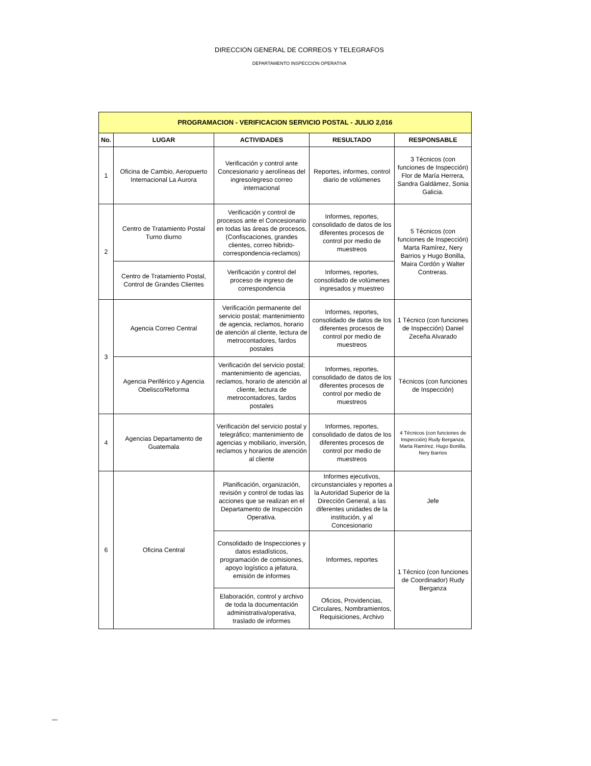DIRECCION GENERAL DE CORREOS Y TELEGRAFOS
DEPARTAMENTO INSPECCION OPERATIVA
| PROGRAMACION - VERIFICACION SERVICIO POSTAL - JULIO 2,016 | | | | |
| --- | --- | --- | --- | --- |
| No. | LUGAR | ACTIVIDADES | RESULTADO | RESPONSABLE |
| 1 | Oficina de Cambio, Aeropuerto Internacional La Aurora | Verificación y control ante Concesionario y aerolíneas del ingreso/egreso correo internacional | Reportes, informes, control diario de volúmenes | 3 Técnicos (con funciones de Inspección) Flor de María Herrera, Sandra Galdámez, Sonia Galicia. |
| 2 | Centro de Tratamiento Postal Turno diurno | Verificación y control de procesos ante el Concesionario en todas las áreas de procesos, (Confiscaciones, grandes clientes, correo hibrido-correspondencia-reclamos) | Informes, reportes, consolidado de datos de los diferentes procesos de control por medio de muestreos | 5 Técnicos (con funciones de Inspección) Marta Ramírez, Nery Barrios y Hugo Bonilla, Maira Cordón y Walter Contreras. |
| | Centro de Tratamiento Postal, Control de Grandes Clientes | Verificación y control del proceso de ingreso de correspondencia | Informes, reportes, consolidado de volúmenes ingresados y muestreo | |
| 3 | Agencia Correo Central | Verificación permanente del servicio postal; mantenimiento de agencia, reclamos, horario de atención al cliente, lectura de metrocontadores, fardos postales | Informes, reportes, consolidado de datos de los diferentes procesos de control por medio de muestreos | 1 Técnico (con funciones de Inspección) Daniel Zeceña Alvarado |
| | Agencia Periférico y Agencia Obelisco/Reforma | Verificación del servicio postal; mantenimiento de agencias, reclamos, horario de atención al cliente, lectura de metrocontadores, fardos postales | Informes, reportes, consolidado de datos de los diferentes procesos de control por medio de muestreos | Técnicos (con funciones de Inspección) |
| 4 | Agencias Departamento de Guatemala | Verificación del servicio postal y telegráfico; mantenimiento de agencias y mobiliario, inversión, reclamos y horarios de atención al cliente | Informes, reportes, consolidado de datos de los diferentes procesos de control por medio de muestreos | 4 Técnicos (con funciones de Inspección) Rudy Berganza, Marta Ramírez, Hugo Bonilla, Nery Barrios |
| 6 | Oficina Central | Planificación, organización, revisión y control de todas las acciones que se realizan en el Departamento de Inspección Operativa. | Informes ejecutivos, circunstanciales y reportes a la Autoridad Superior de la Dirección General, a las diferentes unidades de la institución, y al Concesionario | Jefe |
| | | Consolidado de Inspecciones y datos estadísticos, programación de comisiones, apoyo logístico a jefatura, emisión de informes | Informes, reportes | 1 Técnico (con funciones de Coordinador) Rudy Berganza |
| | | Elaboración, control y archivo de toda la documentación administrativa/operativa, traslado de informes | Oficios, Providencias, Circulares, Nombramientos, Requisiciones, Archivo | |
NAGC